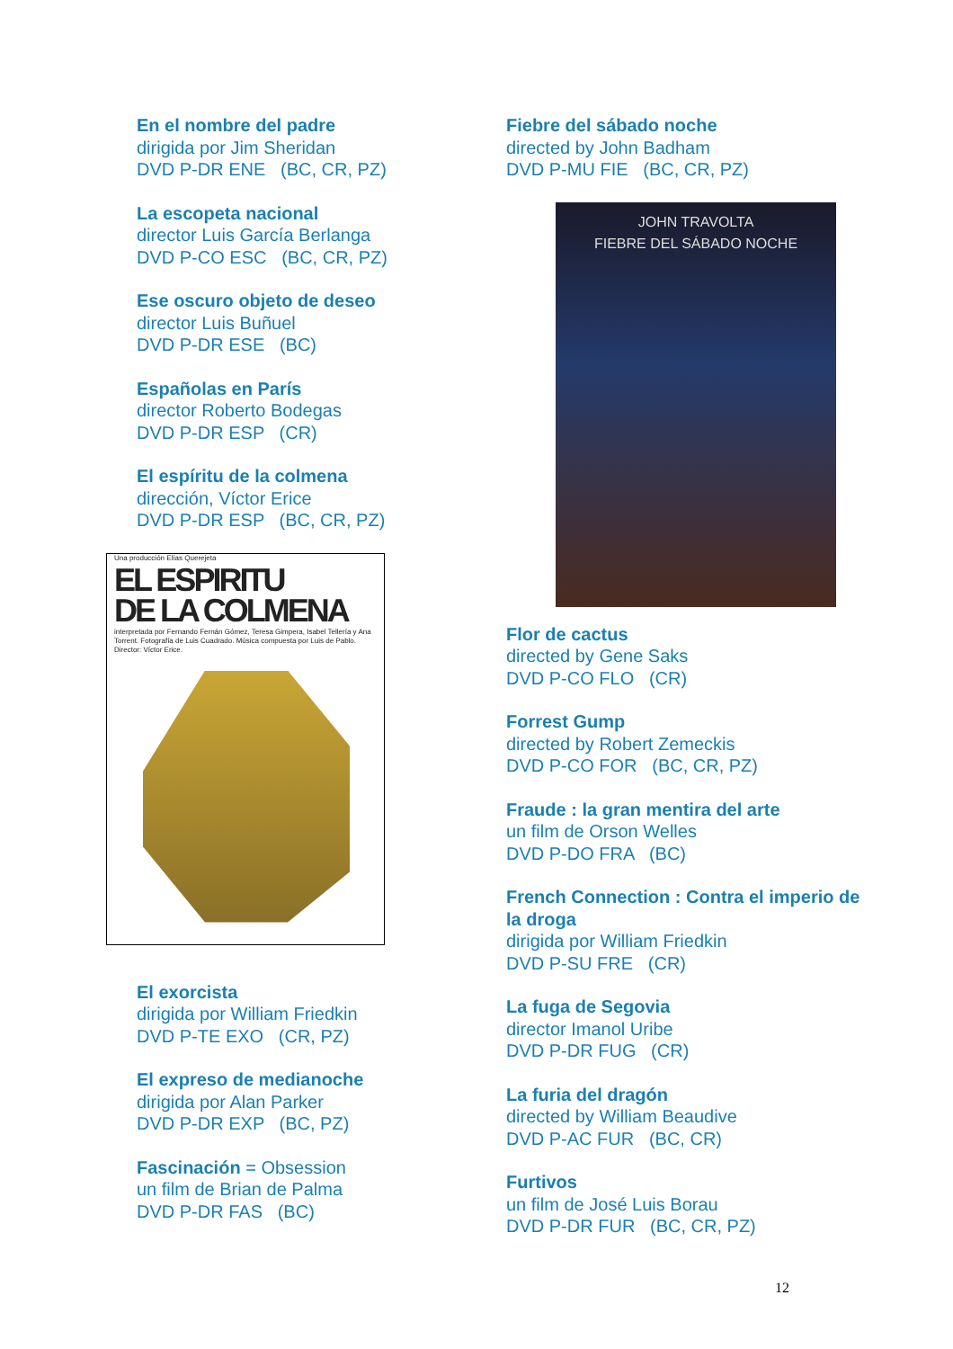En el nombre del padre
dirigida por Jim Sheridan
DVD P-DR ENE (BC, CR, PZ)
La escopeta nacional
director Luis García Berlanga
DVD P-CO ESC (BC, CR, PZ)
Ese oscuro objeto de deseo
director Luis Buñuel
DVD P-DR ESE (BC)
Españolas en París
director Roberto Bodegas
DVD P-DR ESP (CR)
El espíritu de la colmena
dirección, Víctor Erice
DVD P-DR ESP (BC, CR, PZ)
Una producción Elías Querejeta
EL ESPIRITU
DE LA COLMENA
interpretada por Fernando Fernán Gómez, Teresa Gimpera, Isabel Tellería y Ana Torrent. Fotografía de Luis Cuadrado. Música compuesta por Luis de Pablo. Director: Víctor Erice.
El exorcista
dirigida por William Friedkin
DVD P-TE EXO (CR, PZ)
El expreso de medianoche
dirigida por Alan Parker
DVD P-DR EXP (BC, PZ)
Fascinación = Obsession
un film de Brian de Palma
DVD P-DR FAS (BC)
Fiebre del sábado noche
directed by John Badham
DVD P-MU FIE (BC, CR, PZ)
JOHN TRAVOLTA
FIEBRE DEL SÁBADO NOCHE
Flor de cactus
directed by Gene Saks
DVD P-CO FLO (CR)
Forrest Gump
directed by Robert Zemeckis
DVD P-CO FOR (BC, CR, PZ)
Fraude : la gran mentira del arte
un film de Orson Welles
DVD P-DO FRA (BC)
French Connection : Contra el imperio de la droga
dirigida por William Friedkin
DVD P-SU FRE (CR)
La fuga de Segovia
director Imanol Uribe
DVD P-DR FUG (CR)
La furia del dragón
directed by William Beaudive
DVD P-AC FUR (BC, CR)
Furtivos
un film de José Luis Borau
DVD P-DR FUR (BC, CR, PZ)
12